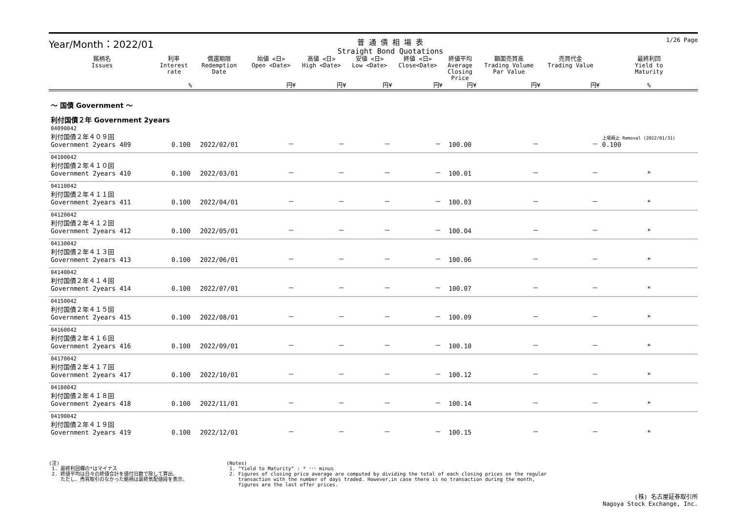Year/Month：2022/01 普 通 債 相 場 表
Straight Bond Quotations 1/26 Page
| 銘柄名 Issues | 利率 Interest rate | 償還期限 Redemption Date | 始値 <日> Open <Date> | 高値 <日> High <Date> | 安値 <日> Low <Date> | 終値 <日> Close<Date> | 終値平均 Average Closing Price | 額面売買高 Trading Volume Par Value | 売買代金 Trading Value | 最終利回 Yield to Maturity |
| --- | --- | --- | --- | --- | --- | --- | --- | --- | --- | --- |
| | % | | 円¥ | 円¥ | 円¥ | 円¥ | 円¥ | 円¥ | 円¥ | % |
| ～ 国債 Government ～ | | | | | | | | | | |
| 利付国債２年 Government 2years | | | | | | | | | | |
| 04090042 利付国債２年４０９回 Government 2years 409 | 0.100 | 2022/02/01 | － | － | － | － | 100.00 | － | － | 上場廃止 Removal (2022/01/31) 0.100 |
| 04100042 利付国債２年４１０回 Government 2years 410 | 0.100 | 2022/03/01 | － | － | － | － | 100.01 | － | － | * |
| 04110042 利付国債２年４１１回 Government 2years 411 | 0.100 | 2022/04/01 | － | － | － | － | 100.03 | － | － | * |
| 04120042 利付国債２年４１２回 Government 2years 412 | 0.100 | 2022/05/01 | － | － | － | － | 100.04 | － | － | * |
| 04130042 利付国債２年４１３回 Government 2years 413 | 0.100 | 2022/06/01 | － | － | － | － | 100.06 | － | － | * |
| 04140042 利付国債２年４１４回 Government 2years 414 | 0.100 | 2022/07/01 | － | － | － | － | 100.07 | － | － | * |
| 04150042 利付国債２年４１５回 Government 2years 415 | 0.100 | 2022/08/01 | － | － | － | － | 100.09 | － | － | * |
| 04160042 利付国債２年４１６回 Government 2years 416 | 0.100 | 2022/09/01 | － | － | － | － | 100.10 | － | － | * |
| 04170042 利付国債２年４１７回 Government 2years 417 | 0.100 | 2022/10/01 | － | － | － | － | 100.12 | － | － | * |
| 04180042 利付国債２年４１８回 Government 2years 418 | 0.100 | 2022/11/01 | － | － | － | － | 100.14 | － | － | * |
| 04190042 利付国債２年４１９回 Government 2years 419 | 0.100 | 2022/12/01 | － | － | － | － | 100.15 | － | － | * |
(注)
1. 最終利回欄の*はマイナス
2. 終値平均は日々の終値合計を値付日数で除して算出。
ただし、売買取引のなかった銘柄は最終気配値段を表示。
(Notes)
1. "Yield to Maturity" : * ･･･ minus
2. Figures of closing price average are computed by dividing the total of each closing prices on the regular
transaction with the number of days traded. However,in case there is no transaction during the month,
figures are the last offer prices.
(株) 名古屋証券取引所
Nagoya Stock Exchange, Inc.